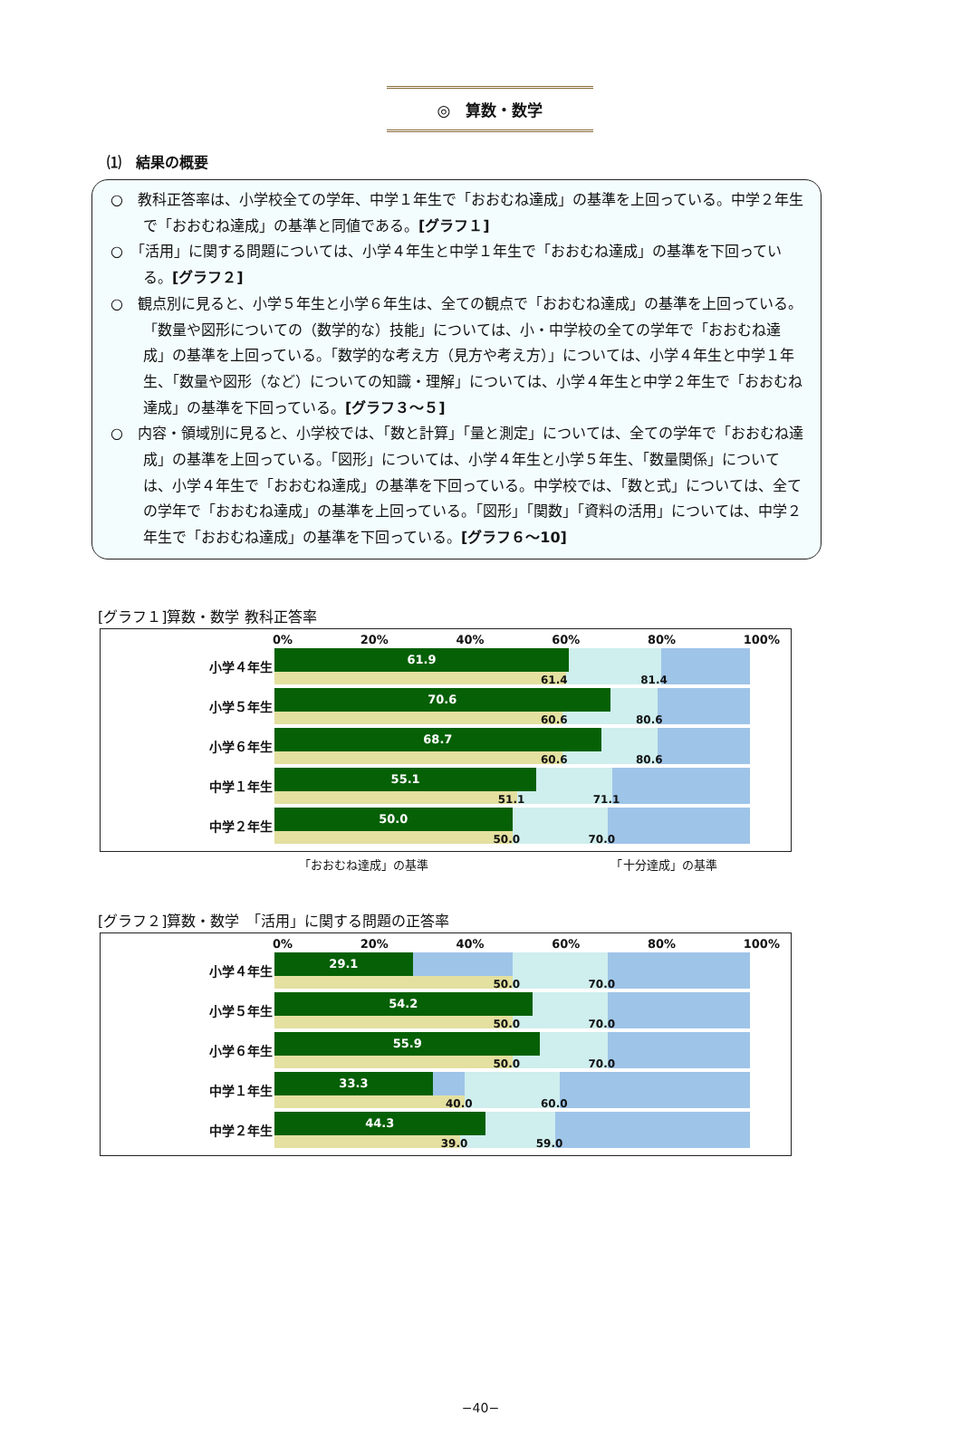◎　算数・数学
⑴　結果の概要
○　教科正答率は、小学校全ての学年、中学１年生で「おおむね達成」の基準を上回っている。中学２年生で「おおむね達成」の基準と同値である。[グラフ１]
○　「活用」に関する問題については、小学４年生と中学１年生で「おおむね達成」の基準を下回っている。[グラフ２]
○　観点別に見ると、小学５年生と小学６年生は、全ての観点で「おおむね達成」の基準を上回っている。「数量や図形についての（数学的な）技能」については、小・中学校の全ての学年で「おおむね達成」の基準を上回っている。「数学的な考え方（見方や考え方）」については、小学４年生と中学１年生、「数量や図形（など）についての知識・理解」については、小学４年生と中学２年生で「おおむね達成」の基準を下回っている。[グラフ３～５]
○　内容・領域別に見ると、小学校では、「数と計算」「量と測定」については、全ての学年で「おおむね達成」の基準を上回っている。「図形」については、小学４年生と小学５年生、「数量関係」については、小学４年生で「おおむね達成」の基準を下回っている。中学校では、「数と式」については、全ての学年で「おおむね達成」の基準を上回っている。「図形」「関数」「資料の活用」については、中学２年生で「おおむね達成」の基準を下回っている。[グラフ６～10]
[グラフ１]算数・数学 教科正答率
0% 20% 40% 60% 80% 100%
小学４年生
61.9
61.4 81.4
小学５年生
70.6
60.6 80.6
小学６年生
68.7
60.6 80.6
中学１年生
55.1
51.1 71.1
中学２年生
50.0
50.0 70.0
「おおむね達成」の基準　　　　　　　　　　　　　　　　「十分達成」の基準
[グラフ２]算数・数学　「活用」に関する問題の正答率
0% 20% 40% 60% 80% 100%
小学４年生
29.1
50.0 70.0
小学５年生
54.2
50.0 70.0
小学６年生
55.9
50.0 70.0
中学１年生
33.3
40.0 60.0
中学２年生
44.3
39.0 59.0
−40−